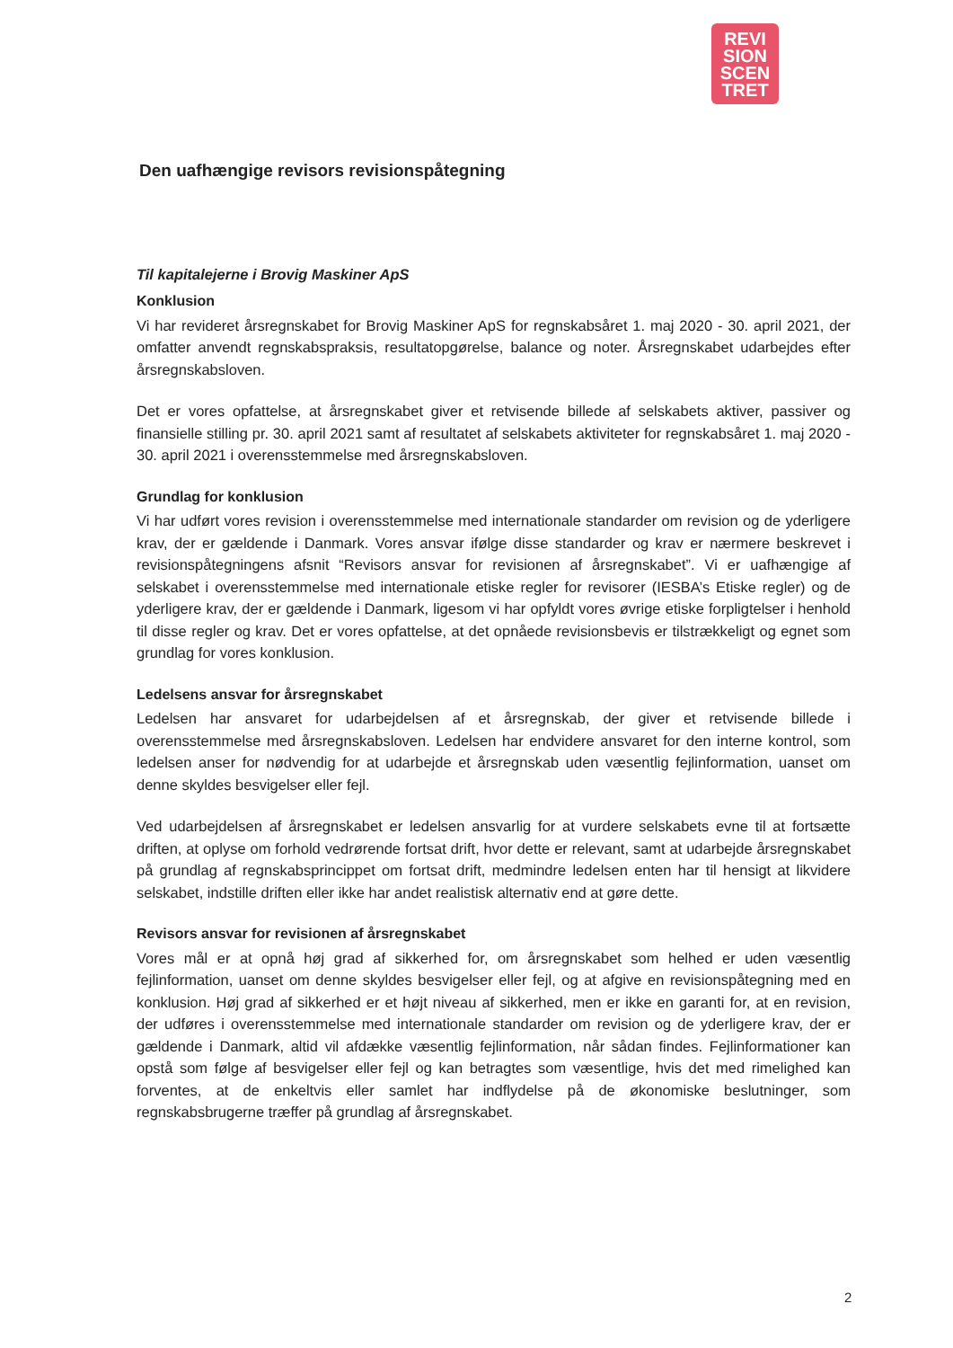REVI
SION
SCEN
TRET
Den uafhængige revisors revisionspåtegning
Til kapitalejerne i Brovig Maskiner ApS
Konklusion
Vi har revideret årsregnskabet for Brovig Maskiner ApS for regnskabsåret 1. maj 2020 - 30. april 2021, der omfatter anvendt regnskabspraksis, resultatopgørelse, balance og noter. Årsregnskabet udarbejdes efter årsregnskabsloven.
Det er vores opfattelse, at årsregnskabet giver et retvisende billede af selskabets aktiver, passiver og finansielle stilling pr. 30. april 2021 samt af resultatet af selskabets aktiviteter for regnskabsåret 1. maj 2020 - 30. april 2021 i overensstemmelse med årsregnskabsloven.
Grundlag for konklusion
Vi har udført vores revision i overensstemmelse med internationale standarder om revision og de yderligere krav, der er gældende i Danmark. Vores ansvar ifølge disse standarder og krav er nærmere beskrevet i revisionspåtegningens afsnit “Revisors ansvar for revisionen af årsregnskabet”. Vi er uafhængige af selskabet i overensstemmelse med internationale etiske regler for revisorer (IESBA’s Etiske regler) og de yderligere krav, der er gældende i Danmark, ligesom vi har opfyldt vores øvrige etiske forpligtelser i henhold til disse regler og krav. Det er vores opfattelse, at det opnåede revisionsbevis er tilstrækkeligt og egnet som grundlag for vores konklusion.
Ledelsens ansvar for årsregnskabet
Ledelsen har ansvaret for udarbejdelsen af et årsregnskab, der giver et retvisende billede i overensstemmelse med årsregnskabsloven. Ledelsen har endvidere ansvaret for den interne kontrol, som ledelsen anser for nødvendig for at udarbejde et årsregnskab uden væsentlig fejlinformation, uanset om denne skyldes besvigelser eller fejl.
Ved udarbejdelsen af årsregnskabet er ledelsen ansvarlig for at vurdere selskabets evne til at fortsætte driften, at oplyse om forhold vedrørende fortsat drift, hvor dette er relevant, samt at udarbejde årsregnskabet på grundlag af regnskabsprincippet om fortsat drift, medmindre ledelsen enten har til hensigt at likvidere selskabet, indstille driften eller ikke har andet realistisk alternativ end at gøre dette.
Revisors ansvar for revisionen af årsregnskabet
Vores mål er at opnå høj grad af sikkerhed for, om årsregnskabet som helhed er uden væsentlig fejlinformation, uanset om denne skyldes besvigelser eller fejl, og at afgive en revisionspåtegning med en konklusion. Høj grad af sikkerhed er et højt niveau af sikkerhed, men er ikke en garanti for, at en revision, der udføres i overensstemmelse med internationale standarder om revision og de yderligere krav, der er gældende i Danmark, altid vil afdække væsentlig fejlinformation, når sådan findes. Fejlinformationer kan opstå som følge af besvigelser eller fejl og kan betragtes som væsentlige, hvis det med rimelighed kan forventes, at de enkeltvis eller samlet har indflydelse på de økonomiske beslutninger, som regnskabsbrugerne træffer på grundlag af årsregnskabet.
2